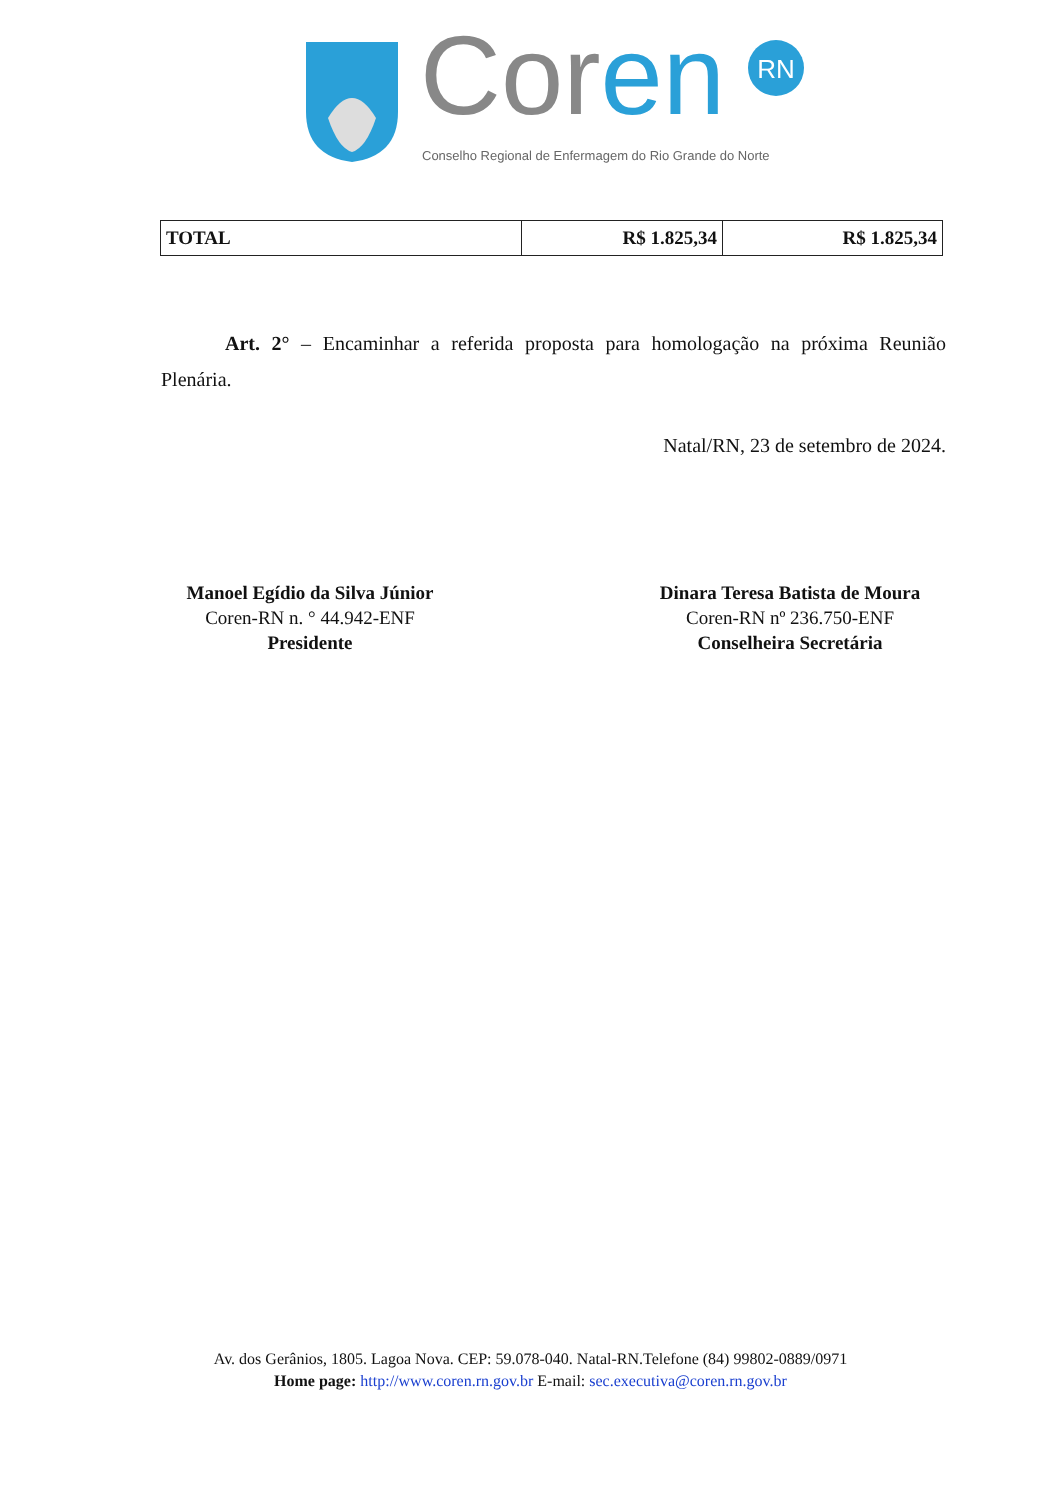RN
Cor en
Conselho Regional de Enfermagem do Rio Grande do Norte
| TOTAL | R$ 1.825,34 | R$ 1.825,34 |
Art. 2° – Encaminhar a referida proposta para homologação na próxima Reunião Plenária.
Natal/RN, 23 de setembro de 2024.
Manoel Egídio da Silva Júnior
Coren-RN n. ° 44.942-ENF
Presidente
Dinara Teresa Batista de Moura
Coren-RN nº 236.750-ENF
Conselheira Secretária
Av. dos Gerânios, 1805. Lagoa Nova. CEP: 59.078-040. Natal-RN.Telefone (84) 99802-0889/0971
Home page: http://www.coren.rn.gov.br E-mail: sec.executiva@coren.rn.gov.br